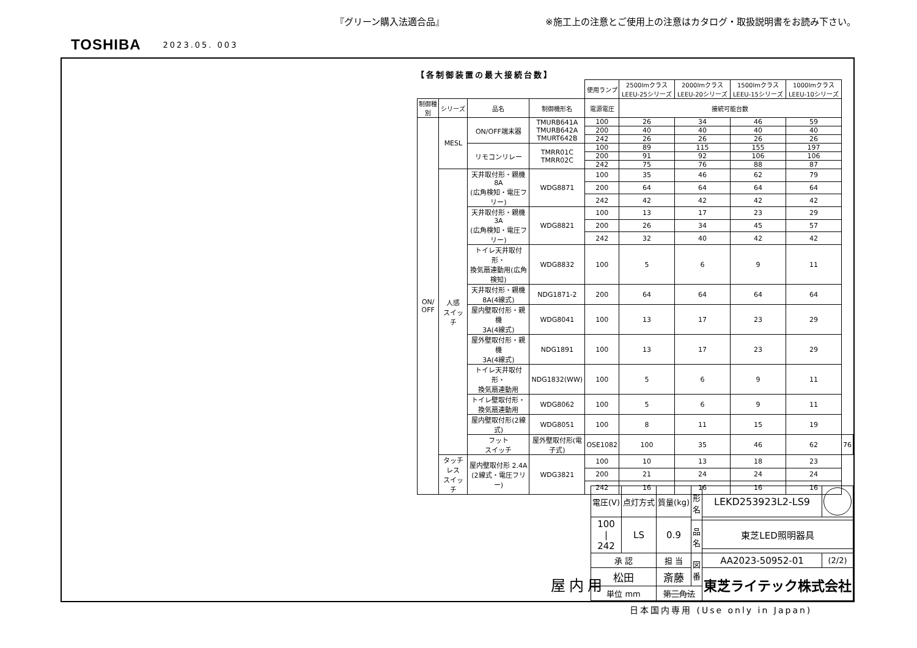『グリーン購入法適合品』 ※施工上の注意とご使用上の注意はカタログ・取扱説明書をお読み下さい。
TOSHIBA 2023.05. 003
【各制御装置の最大接続台数】
| | | | | 使用ランプ | 2500lmクラス LEEU-25シリーズ | 2000lmクラス LEEU-20シリーズ | 1500lmクラス LEEU-15シリーズ | 1000lmクラス LEEU-10シリーズ | |
| 制御種別 | シリーズ | 品名 | 制御機形名 | 電源電圧 | 接続可能台数 | | | | |
| ON/ OFF | MESL | ON/OFF端末器 | TMURB641A TMURB642A TMURT642B | 100 | 26 | 34 | 46 | 59 | |
| | | | | 200 | 40 | 40 | 40 | 40 | |
| | | | | 242 | 26 | 26 | 26 | 26 | |
| | | リモコンリレー | TMRR01C TMRR02C | 100 | 89 | 115 | 155 | 197 | |
| | | | | 200 | 91 | 92 | 106 | 106 | |
| | | | | 242 | 75 | 76 | 88 | 87 | |
| | 人感 スイッチ | 天井取付形・親機 8A (広角検知・電圧フリー) | WDG8871 | 100 | 35 | 46 | 62 | 79 | |
| | | | | 200 | 64 | 64 | 64 | 64 | |
| | | | | 242 | 42 | 42 | 42 | 42 | |
| | | 天井取付形・親機 3A (広角検知・電圧フリー) | WDG8821 | 100 | 13 | 17 | 23 | 29 | |
| | | | | 200 | 26 | 34 | 45 | 57 | |
| | | | | 242 | 32 | 40 | 42 | 42 | |
| | | トイレ天井取付形・ 換気扇連動用(広角検知) | WDG8832 | 100 | 5 | 6 | 9 | 11 | |
| | | 天井取付形・親機 8A(4線式) | NDG1871-2 | 200 | 64 | 64 | 64 | 64 | |
| | | 屋内壁取付形・親機 3A(4線式) | WDG8041 | 100 | 13 | 17 | 23 | 29 | |
| | | 屋外壁取付形・親機 3A(4線式) | NDG1891 | 100 | 13 | 17 | 23 | 29 | |
| | | トイレ天井取付形・ 換気扇連動用 | NDG1832(WW) | 100 | 5 | 6 | 9 | 11 | |
| | | トイレ壁取付形・ 換気扇連動用 | WDG8062 | 100 | 5 | 6 | 9 | 11 | |
| | | 屋内壁取付形(2線式) | WDG8051 | 100 | 8 | 11 | 15 | 19 | |
| | | フット スイッチ | 屋外壁取付形(電子式) | OSE1082 | 100 | 35 | 46 | 62 | 76 |
| | タッチレス スイッチ | 屋内壁取付形 2.4A (2線式・電圧フリー) | WDG3821 | 100 | 10 | 13 | 18 | 23 | |
| | | | | 200 | 21 | 24 | 24 | 24 | |
| | | | | 242 | 16 | 16 | 16 | 16 | |
屋内用
| 電圧(V) | 点灯方式 | 質量(kg) | 形 名 | LEKD253923L2-LS9 | | |
| 100 / 242 | LS | 0.9 | | | | |
| | | | 品 名 | 東芝LED照明器具 | | |
| 承 認 | | 担 当 | 図 番 | AA2023-50952-01 | (2/2) | |
| 松田 | | 斎藤 | | 東芝ライテック株式会社 | | |
| 単位 mm | | 第三角法 | | | | |
日本国内専用 (Use only in Japan)